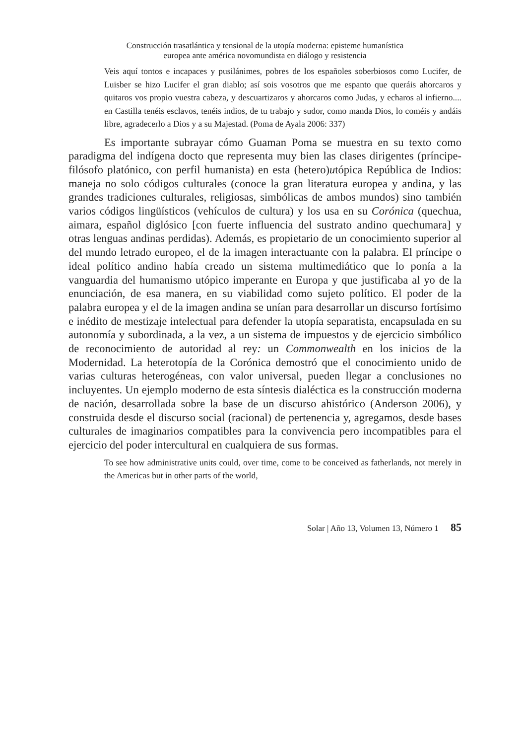Construcción trasatlántica y tensional de la utopía moderna: episteme humanística
europea ante américa novomundista en diálogo y resistencia
Veis aquí tontos e incapaces y pusilánimes, pobres de los españoles soberbiosos como Lucifer, de Luisber se hizo Lucifer el gran diablo; así sois vosotros que me espanto que queráis ahorcaros y quitaros vos propio vuestra cabeza, y descuartizaros y ahorcaros como Judas, y echaros al infierno.... en Castilla tenéis esclavos, tenéis indios, de tu trabajo y sudor, como manda Dios, lo coméis y andáis libre, agradecerlo a Dios y a su Majestad. (Poma de Ayala 2006: 337)
Es importante subrayar cómo Guaman Poma se muestra en su texto como paradigma del indígena docto que representa muy bien las clases dirigentes (príncipe-filósofo platónico, con perfil humanista) en esta (hetero)utópica República de Indios: maneja no solo códigos culturales (conoce la gran literatura europea y andina, y las grandes tradiciones culturales, religiosas, simbólicas de ambos mundos) sino también varios códigos lingüísticos (vehículos de cultura) y los usa en su Corónica (quechua, aimara, español diglósico [con fuerte influencia del sustrato andino quechumara] y otras lenguas andinas perdidas). Además, es propietario de un conocimiento superior al del mundo letrado europeo, el de la imagen interactuante con la palabra. El príncipe o ideal político andino había creado un sistema multimediático que lo ponía a la vanguardia del humanismo utópico imperante en Europa y que justificaba al yo de la enunciación, de esa manera, en su viabilidad como sujeto político. El poder de la palabra europea y el de la imagen andina se unían para desarrollar un discurso fortísimo e inédito de mestizaje intelectual para defender la utopía separatista, encapsulada en su autonomía y subordinada, a la vez, a un sistema de impuestos y de ejercicio simbólico de reconocimiento de autoridad al rey: un Commonwealth en los inicios de la Modernidad. La heterotopía de la Corónica demostró que el conocimiento unido de varias culturas heterogéneas, con valor universal, pueden llegar a conclusiones no incluyentes. Un ejemplo moderno de esta síntesis dialéctica es la construcción moderna de nación, desarrollada sobre la base de un discurso ahistórico (Anderson 2006), y construida desde el discurso social (racional) de pertenencia y, agregamos, desde bases culturales de imaginarios compatibles para la convivencia pero incompatibles para el ejercicio del poder intercultural en cualquiera de sus formas.
To see how administrative units could, over time, come to be conceived as fatherlands, not merely in the Americas but in other parts of the world,
Solar | Año 13, Volumen 13, Número 1 85